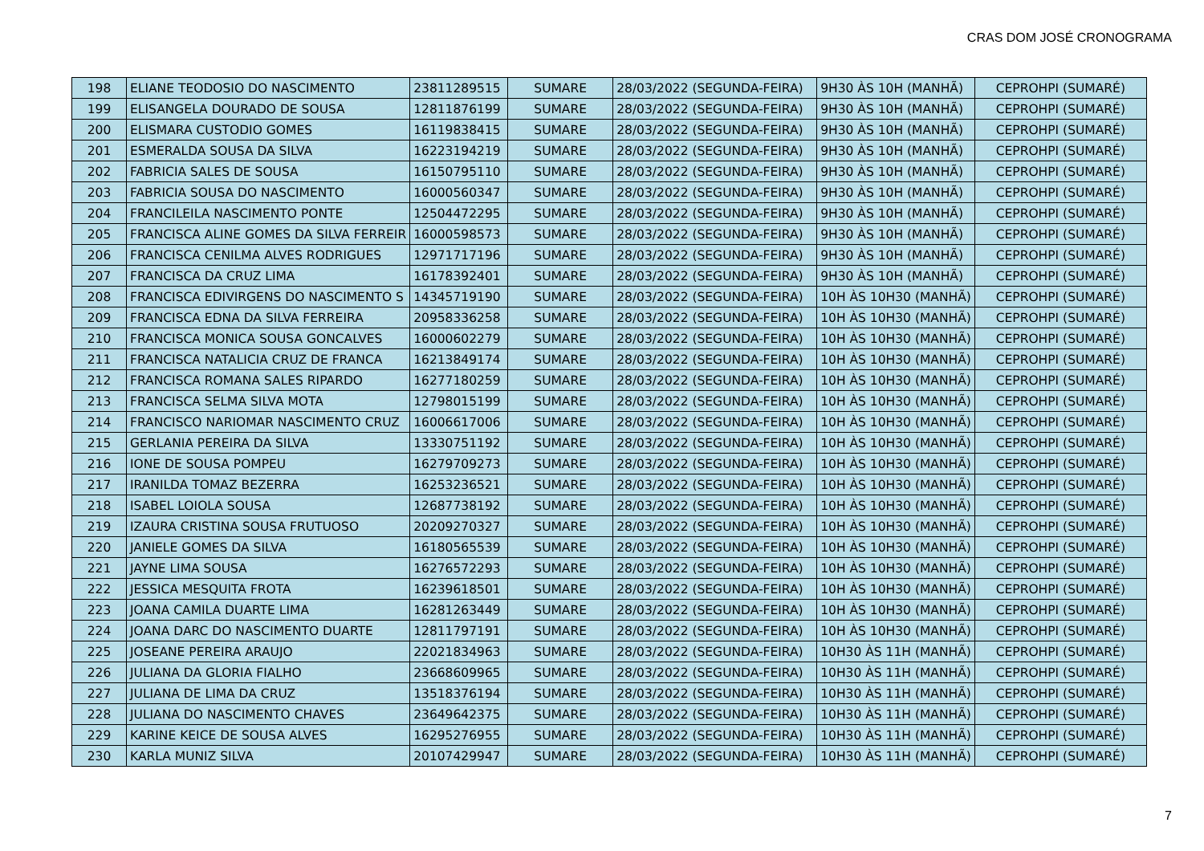CRAS DOM JOSÉ CRONOGRAMA
| 198 | ELIANE TEODOSIO DO NASCIMENTO | 23811289515 | SUMARE | 28/03/2022 (SEGUNDA-FEIRA) | 9H30 ÀS 10H (MANHÃ) | CEPROHPI (SUMARÉ) |
| 199 | ELISANGELA DOURADO DE SOUSA | 12811876199 | SUMARE | 28/03/2022 (SEGUNDA-FEIRA) | 9H30 ÀS 10H (MANHÃ) | CEPROHPI (SUMARÉ) |
| 200 | ELISMARA CUSTODIO GOMES | 16119838415 | SUMARE | 28/03/2022 (SEGUNDA-FEIRA) | 9H30 ÀS 10H (MANHÃ) | CEPROHPI (SUMARÉ) |
| 201 | ESMERALDA SOUSA DA SILVA | 16223194219 | SUMARE | 28/03/2022 (SEGUNDA-FEIRA) | 9H30 ÀS 10H (MANHÃ) | CEPROHPI (SUMARÉ) |
| 202 | FABRICIA SALES DE SOUSA | 16150795110 | SUMARE | 28/03/2022 (SEGUNDA-FEIRA) | 9H30 ÀS 10H (MANHÃ) | CEPROHPI (SUMARÉ) |
| 203 | FABRICIA SOUSA DO NASCIMENTO | 16000560347 | SUMARE | 28/03/2022 (SEGUNDA-FEIRA) | 9H30 ÀS 10H (MANHÃ) | CEPROHPI (SUMARÉ) |
| 204 | FRANCILEILA NASCIMENTO PONTE | 12504472295 | SUMARE | 28/03/2022 (SEGUNDA-FEIRA) | 9H30 ÀS 10H (MANHÃ) | CEPROHPI (SUMARÉ) |
| 205 | FRANCISCA ALINE GOMES DA SILVA FERREIR | 16000598573 | SUMARE | 28/03/2022 (SEGUNDA-FEIRA) | 9H30 ÀS 10H (MANHÃ) | CEPROHPI (SUMARÉ) |
| 206 | FRANCISCA CENILMA ALVES RODRIGUES | 12971717196 | SUMARE | 28/03/2022 (SEGUNDA-FEIRA) | 9H30 ÀS 10H (MANHÃ) | CEPROHPI (SUMARÉ) |
| 207 | FRANCISCA DA CRUZ LIMA | 16178392401 | SUMARE | 28/03/2022 (SEGUNDA-FEIRA) | 9H30 ÀS 10H (MANHÃ) | CEPROHPI (SUMARÉ) |
| 208 | FRANCISCA EDIVIRGENS DO NASCIMENTO S | 14345719190 | SUMARE | 28/03/2022 (SEGUNDA-FEIRA) | 10H ÀS 10H30 (MANHÃ) | CEPROHPI (SUMARÉ) |
| 209 | FRANCISCA EDNA DA SILVA FERREIRA | 20958336258 | SUMARE | 28/03/2022 (SEGUNDA-FEIRA) | 10H ÀS 10H30 (MANHÃ) | CEPROHPI (SUMARÉ) |
| 210 | FRANCISCA MONICA SOUSA GONCALVES | 16000602279 | SUMARE | 28/03/2022 (SEGUNDA-FEIRA) | 10H ÀS 10H30 (MANHÃ) | CEPROHPI (SUMARÉ) |
| 211 | FRANCISCA NATALICIA CRUZ DE FRANCA | 16213849174 | SUMARE | 28/03/2022 (SEGUNDA-FEIRA) | 10H ÀS 10H30 (MANHÃ) | CEPROHPI (SUMARÉ) |
| 212 | FRANCISCA ROMANA SALES RIPARDO | 16277180259 | SUMARE | 28/03/2022 (SEGUNDA-FEIRA) | 10H ÀS 10H30 (MANHÃ) | CEPROHPI (SUMARÉ) |
| 213 | FRANCISCA SELMA SILVA MOTA | 12798015199 | SUMARE | 28/03/2022 (SEGUNDA-FEIRA) | 10H ÀS 10H30 (MANHÃ) | CEPROHPI (SUMARÉ) |
| 214 | FRANCISCO NARIOMAR NASCIMENTO CRUZ | 16006617006 | SUMARE | 28/03/2022 (SEGUNDA-FEIRA) | 10H ÀS 10H30 (MANHÃ) | CEPROHPI (SUMARÉ) |
| 215 | GERLANIA PEREIRA DA SILVA | 13330751192 | SUMARE | 28/03/2022 (SEGUNDA-FEIRA) | 10H ÀS 10H30 (MANHÃ) | CEPROHPI (SUMARÉ) |
| 216 | IONE DE SOUSA POMPEU | 16279709273 | SUMARE | 28/03/2022 (SEGUNDA-FEIRA) | 10H ÀS 10H30 (MANHÃ) | CEPROHPI (SUMARÉ) |
| 217 | IRANILDA TOMAZ BEZERRA | 16253236521 | SUMARE | 28/03/2022 (SEGUNDA-FEIRA) | 10H ÀS 10H30 (MANHÃ) | CEPROHPI (SUMARÉ) |
| 218 | ISABEL LOIOLA SOUSA | 12687738192 | SUMARE | 28/03/2022 (SEGUNDA-FEIRA) | 10H ÀS 10H30 (MANHÃ) | CEPROHPI (SUMARÉ) |
| 219 | IZAURA CRISTINA SOUSA FRUTUOSO | 20209270327 | SUMARE | 28/03/2022 (SEGUNDA-FEIRA) | 10H ÀS 10H30 (MANHÃ) | CEPROHPI (SUMARÉ) |
| 220 | JANIELE GOMES DA SILVA | 16180565539 | SUMARE | 28/03/2022 (SEGUNDA-FEIRA) | 10H ÀS 10H30 (MANHÃ) | CEPROHPI (SUMARÉ) |
| 221 | JAYNE LIMA SOUSA | 16276572293 | SUMARE | 28/03/2022 (SEGUNDA-FEIRA) | 10H ÀS 10H30 (MANHÃ) | CEPROHPI (SUMARÉ) |
| 222 | JESSICA MESQUITA FROTA | 16239618501 | SUMARE | 28/03/2022 (SEGUNDA-FEIRA) | 10H ÀS 10H30 (MANHÃ) | CEPROHPI (SUMARÉ) |
| 223 | JOANA CAMILA DUARTE LIMA | 16281263449 | SUMARE | 28/03/2022 (SEGUNDA-FEIRA) | 10H ÀS 10H30 (MANHÃ) | CEPROHPI (SUMARÉ) |
| 224 | JOANA DARC DO NASCIMENTO DUARTE | 12811797191 | SUMARE | 28/03/2022 (SEGUNDA-FEIRA) | 10H ÀS 10H30 (MANHÃ) | CEPROHPI (SUMARÉ) |
| 225 | JOSEANE PEREIRA ARAUJO | 22021834963 | SUMARE | 28/03/2022 (SEGUNDA-FEIRA) | 10H30 ÀS 11H (MANHÃ) | CEPROHPI (SUMARÉ) |
| 226 | JULIANA DA GLORIA FIALHO | 23668609965 | SUMARE | 28/03/2022 (SEGUNDA-FEIRA) | 10H30 ÀS 11H (MANHÃ) | CEPROHPI (SUMARÉ) |
| 227 | JULIANA DE LIMA DA CRUZ | 13518376194 | SUMARE | 28/03/2022 (SEGUNDA-FEIRA) | 10H30 ÀS 11H (MANHÃ) | CEPROHPI (SUMARÉ) |
| 228 | JULIANA DO NASCIMENTO CHAVES | 23649642375 | SUMARE | 28/03/2022 (SEGUNDA-FEIRA) | 10H30 ÀS 11H (MANHÃ) | CEPROHPI (SUMARÉ) |
| 229 | KARINE KEICE DE SOUSA ALVES | 16295276955 | SUMARE | 28/03/2022 (SEGUNDA-FEIRA) | 10H30 ÀS 11H (MANHÃ) | CEPROHPI (SUMARÉ) |
| 230 | KARLA MUNIZ SILVA | 20107429947 | SUMARE | 28/03/2022 (SEGUNDA-FEIRA) | 10H30 ÀS 11H (MANHÃ) | CEPROHPI (SUMARÉ) |
7